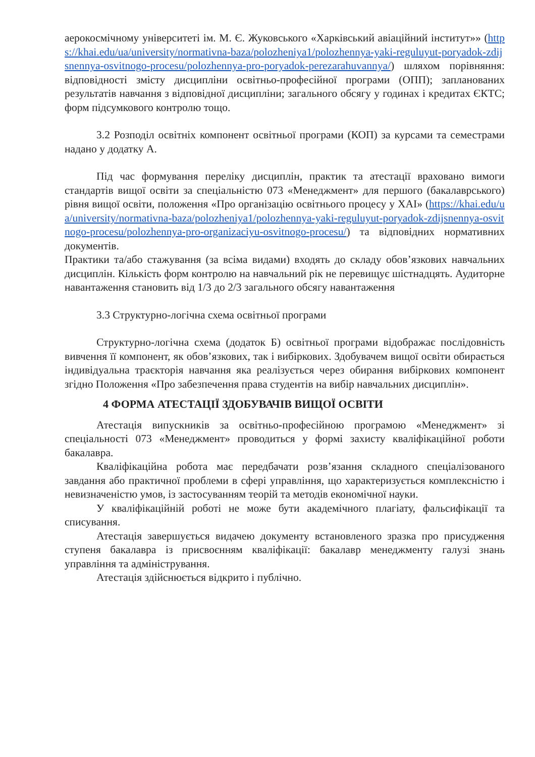аерокосмічному університеті ім. М. Є. Жуковського «Харківський авіаційний інститут»» (https://khai.edu/ua/university/normativna-baza/polozheniya1/polozhennya-yaki-reguluyut-poryadok-zdijsnennya-osvitnogo-procesu/polozhennya-pro-poryadok-perezarahuvannya/) шляхом порівняння: відповідності змісту дисципліни освітньо-професійної програми (ОПП); запланованих результатів навчання з відповідної дисципліни; загального обсягу у годинах і кредитах ЄКТС; форм підсумкового контролю тощо.
3.2 Розподіл освітніх компонент освітньої програми (КОП) за курсами та семестрами надано у додатку А.
Під час формування переліку дисциплін, практик та атестації враховано вимоги стандартів вищої освіти за спеціальністю 073 «Менеджмент» для першого (бакалаврського) рівня вищої освіти, положення «Про організацію освітнього процесу у ХАІ» (https://khai.edu/ua/university/normativna-baza/polozheniya1/polozhennya-yaki-reguluyut-poryadok-zdijsnennya-osvitnogo-procesu/polozhennya-pro-organizaciyu-osvitnogo-procesu/) та відповідних нормативних документів.
Практики та/або стажування (за всіма видами) входять до складу обов’язкових навчальних дисциплін. Кількість форм контролю на навчальний рік не перевищує шістнадцять. Аудиторне навантаження становить від 1/3 до 2/3 загального обсягу навантаження
3.3 Структурно-логічна схема освітньої програми
Структурно-логічна схема (додаток Б) освітньої програми відображає послідовність вивчення її компонент, як обов’язкових, так і вибіркових. Здобувачем вищої освіти обирається індивідуальна траєкторія навчання яка реалізується через обирання вибіркових компонент згідно Положення «Про забезпечення права студентів на вибір навчальних дисциплін».
4 ФОРМА АТЕСТАЦІЇ ЗДОБУВАЧІВ ВИЩОЇ ОСВІТИ
Атестація випускників за освітньо-професійною програмою «Менеджмент» зі спеціальності 073 «Менеджмент» проводиться у формі захисту кваліфікаційної роботи бакалавра.
Кваліфікаційна робота має передбачати розв’язання складного спеціалізованого завдання або практичної проблеми в сфері управління, що характеризується комплексністю і невизначеністю умов, із застосуванням теорій та методів економічної науки.
У кваліфікаційній роботі не може бути академічного плагіату, фальсифікації та списування.
Атестація завершується видачею документу встановленого зразка про присудження ступеня бакалавра із присвоєнням кваліфікації: бакалавр менеджменту галузі знань управління та адміністрування.
Атестація здійснюється відкрито і публічно.